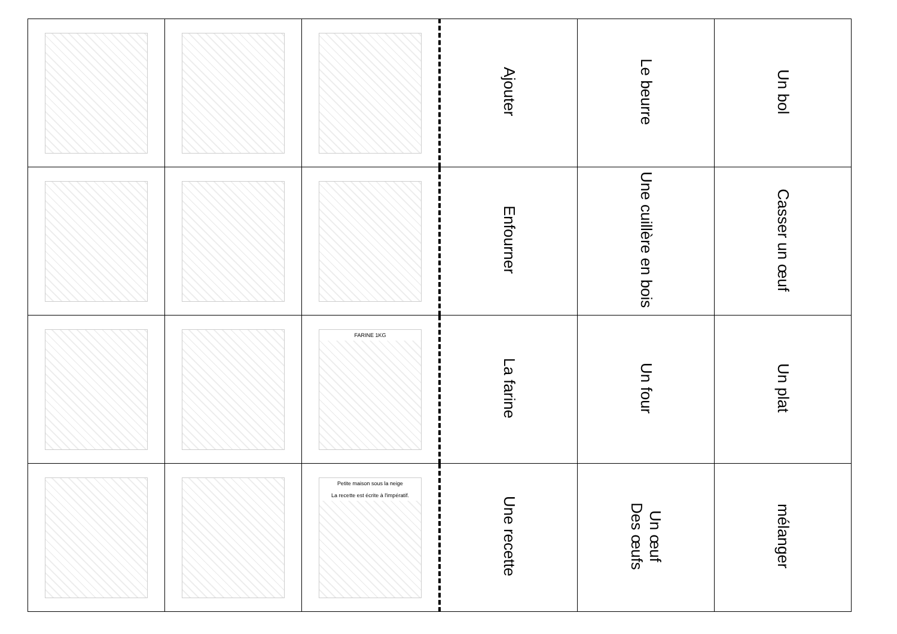| | | | Ajouter | Le beurre | Un bol |
| | | | Enfourner | Une cuillère en bois | Casser un œuf |
| | | FARINE 1KG | La farine | Un four | Un plat |
| | | Petite maison sous la neige La recette est écrite à l'impératif. | Une recette | Un œuf Des œufs | mélanger |